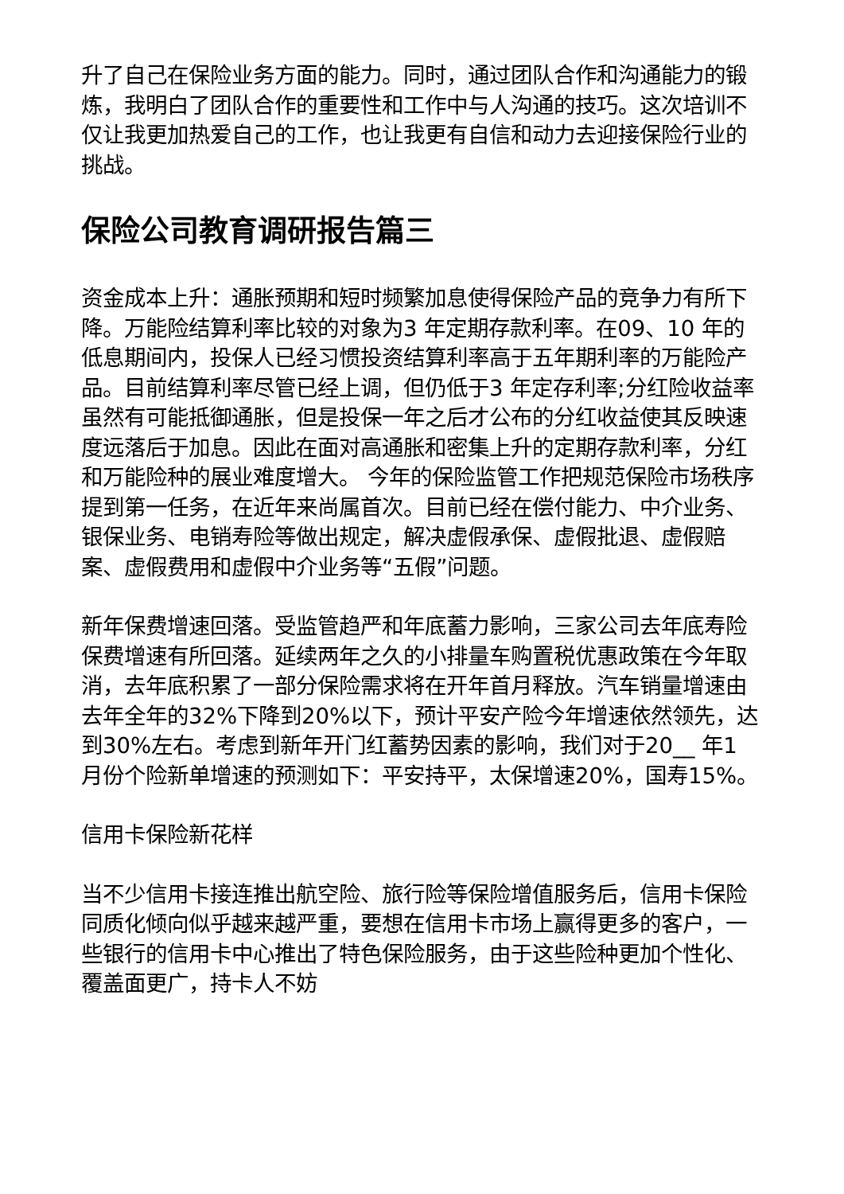升了自己在保险业务方面的能力。同时，通过团队合作和沟通能力的锻炼，我明白了团队合作的重要性和工作中与人沟通的技巧。这次培训不仅让我更加热爱自己的工作，也让我更有自信和动力去迎接保险行业的挑战。
保险公司教育调研报告篇三
资金成本上升：通胀预期和短时频繁加息使得保险产品的竞争力有所下降。万能险结算利率比较的对象为3 年定期存款利率。在09、10 年的低息期间内，投保人已经习惯投资结算利率高于五年期利率的万能险产品。目前结算利率尽管已经上调，但仍低于3 年定存利率;分红险收益率虽然有可能抵御通胀，但是投保一年之后才公布的分红收益使其反映速度远落后于加息。因此在面对高通胀和密集上升的定期存款利率，分红和万能险种的展业难度增大。 今年的保险监管工作把规范保险市场秩序提到第一任务，在近年来尚属首次。目前已经在偿付能力、中介业务、银保业务、电销寿险等做出规定，解决虚假承保、虚假批退、虚假赔案、虚假费用和虚假中介业务等“五假”问题。
新年保费增速回落。受监管趋严和年底蓄力影响，三家公司去年底寿险保费增速有所回落。延续两年之久的小排量车购置税优惠政策在今年取消，去年底积累了一部分保险需求将在开年首月释放。汽车销量增速由去年全年的32%下降到20%以下，预计平安产险今年增速依然领先，达到30%左右。考虑到新年开门红蓄势因素的影响，我们对于20__ 年1 月份个险新单增速的预测如下：平安持平，太保增速20%，国寿15%。
信用卡保险新花样
当不少信用卡接连推出航空险、旅行险等保险增值服务后，信用卡保险同质化倾向似乎越来越严重，要想在信用卡市场上赢得更多的客户，一些银行的信用卡中心推出了特色保险服务，由于这些险种更加个性化、覆盖面更广，持卡人不妨